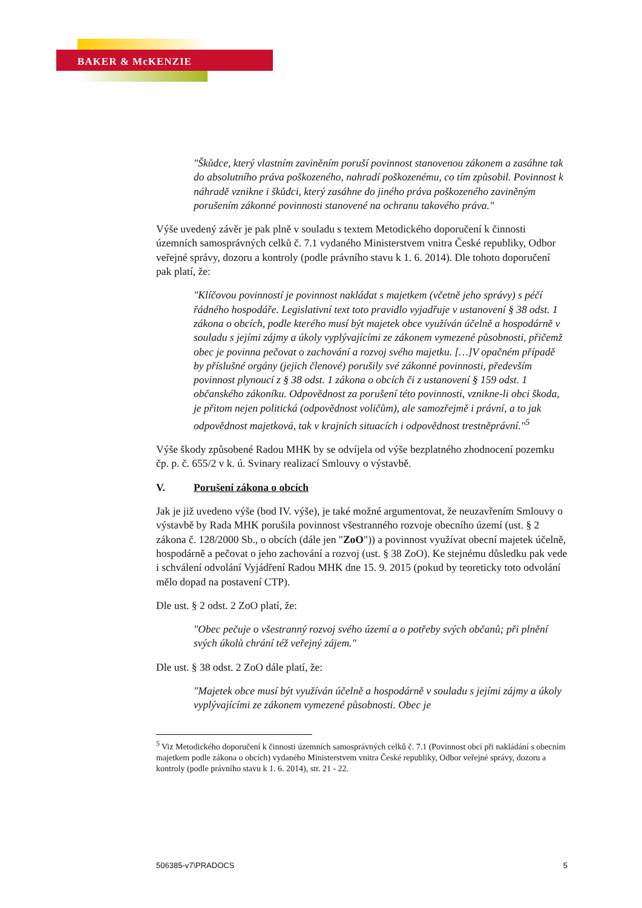BAKER & McKENZIE
"Škůdce, který vlastním zaviněním poruší povinnost stanovenou zákonem a zasáhne tak do absolutního práva poškozeného, nahradí poškozenému, co tím způsobil. Povinnost k náhradě vznikne i škůdci, který zasáhne do jiného práva poškozeného zaviněným porušením zákonné povinnosti stanovené na ochranu takového práva."
Výše uvedený závěr je pak plně v souladu s textem Metodického doporučení k činnosti územních samosprávných celků č. 7.1 vydaného Ministerstvem vnitra České republiky, Odbor veřejné správy, dozoru a kontroly (podle právního stavu k 1. 6. 2014). Dle tohoto doporučení pak platí, že:
"Klíčovou povinností je povinnost nakládat s majetkem (včetně jeho správy) s péčí řádného hospodáře. Legislativní text toto pravidlo vyjadřuje v ustanovení § 38 odst. 1 zákona o obcích, podle kterého musí být majetek obce využíván účelně a hospodárně v souladu s jejími zájmy a úkoly vyplývajícími ze zákonem vymezené působnosti, přičemž obec je povinna pečovat o zachování a rozvoj svého majetku. […]V opačném případě by příslušné orgány (jejich členové) porušily své zákonné povinnosti, především povinnost plynoucí z § 38 odst. 1 zákona o obcích či z ustanovení § 159 odst. 1 občanského zákoníku. Odpovědnost za porušení této povinnosti, vznikne-li obci škoda, je přitom nejen politická (odpovědnost voličům), ale samozřejmě i právní, a to jak odpovědnost majetková, tak v krajních situacích i odpovědnost trestněprávní."<sup>5</sup>
Výše škody způsobené Radou MHK by se odvíjela od výše bezplatného zhodnocení pozemku čp. p. č. 655/2 v k. ú. Svinary realizací Smlouvy o výstavbě.
V. Porušení zákona o obcích
Jak je již uvedeno výše (bod IV. výše), je také možné argumentovat, že neuzavřením Smlouvy o výstavbě by Rada MHK porušila povinnost všestranného rozvoje obecního území (ust. § 2 zákona č. 128/2000 Sb., o obcích (dále jen "ZoO")) a povinnost využívat obecní majetek účelně, hospodárně a pečovat o jeho zachování a rozvoj (ust. § 38 ZoO). Ke stejnému důsledku pak vede i schválení odvolání Vyjádření Radou MHK dne 15. 9. 2015 (pokud by teoreticky toto odvolání mělo dopad na postavení CTP).
Dle ust. § 2 odst. 2 ZoO platí, že:
"Obec pečuje o všestranný rozvoj svého území a o potřeby svých občanů; při plnění svých úkolů chrání též veřejný zájem."
Dle ust. § 38 odst. 2 ZoO dále platí, že:
"Majetek obce musí být využíván účelně a hospodárně v souladu s jejími zájmy a úkoly vyplývajícími ze zákonem vymezené působnosti. Obec je
<sup>5</sup> Viz Metodického doporučení k činnosti územních samosprávných celků č. 7.1 (Povinnost obcí při nakládání s obecním majetkem podle zákona o obcích) vydaného Ministerstvem vnitra České republiky, Odbor veřejné správy, dozoru a kontroly (podle právního stavu k 1. 6. 2014), str. 21 - 22.
506385-v7\PRADOCS 5